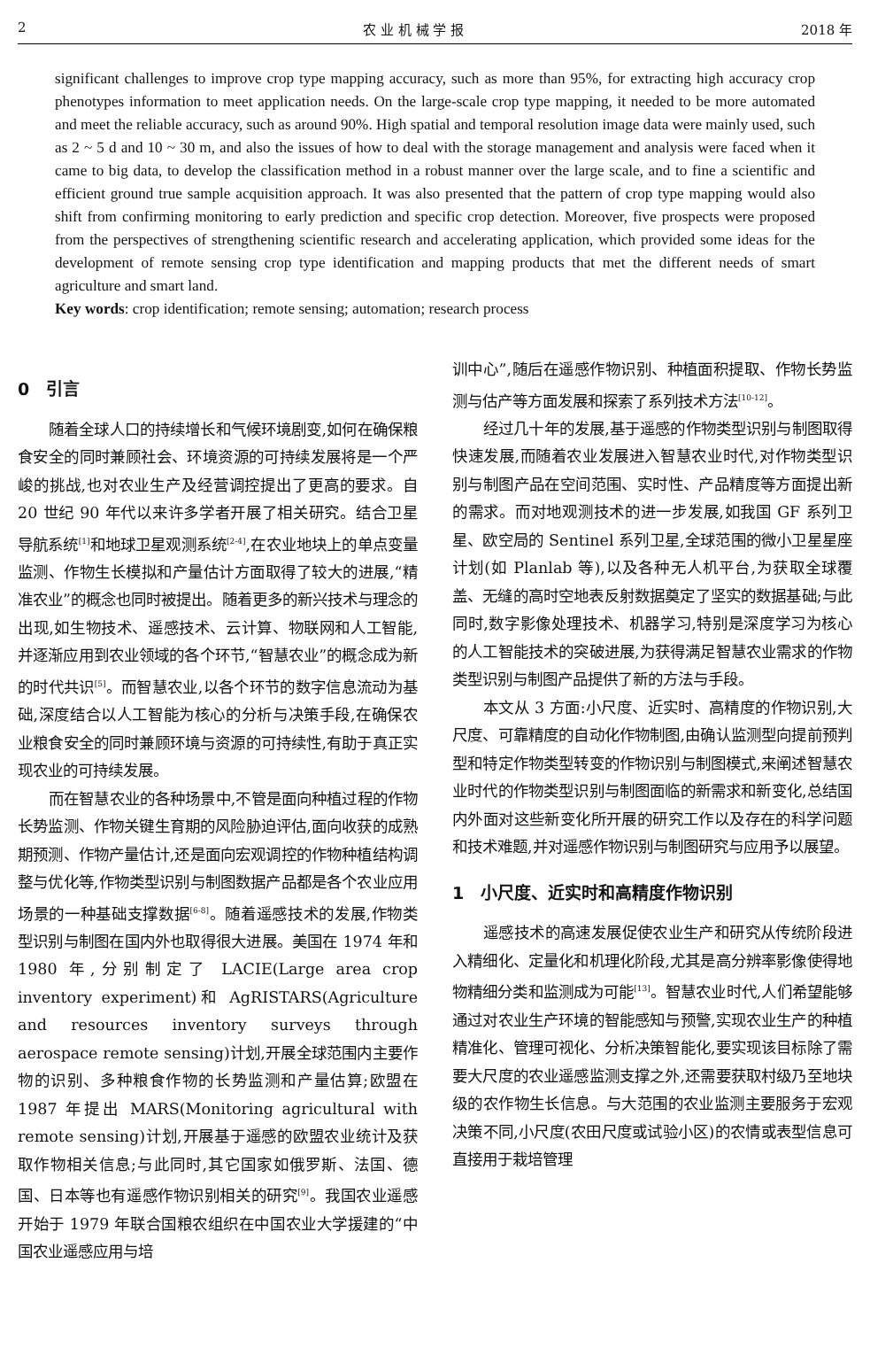2 农 业 机 械 学 报 2018 年
significant challenges to improve crop type mapping accuracy, such as more than 95%, for extracting high accuracy crop phenotypes information to meet application needs. On the large-scale crop type mapping, it needed to be more automated and meet the reliable accuracy, such as around 90%. High spatial and temporal resolution image data were mainly used, such as 2 ~ 5 d and 10 ~ 30 m, and also the issues of how to deal with the storage management and analysis were faced when it came to big data, to develop the classification method in a robust manner over the large scale, and to fine a scientific and efficient ground true sample acquisition approach. It was also presented that the pattern of crop type mapping would also shift from confirming monitoring to early prediction and specific crop detection. Moreover, five prospects were proposed from the perspectives of strengthening scientific research and accelerating application, which provided some ideas for the development of remote sensing crop type identification and mapping products that met the different needs of smart agriculture and smart land.
Key words: crop identification; remote sensing; automation; research process
0　引言
随着全球人口的持续增长和气候环境剧变,如何在确保粮食安全的同时兼顾社会、环境资源的可持续发展将是一个严峻的挑战,也对农业生产及经营调控提出了更高的要求。自 20 世纪 90 年代以来许多学者开展了相关研究。结合卫星导航系统<sup>[1]</sup>和地球卫星观测系统<sup>[2-4]</sup>,在农业地块上的单点变量监测、作物生长模拟和产量估计方面取得了较大的进展,“精准农业”的概念也同时被提出。随着更多的新兴技术与理念的出现,如生物技术、遥感技术、云计算、物联网和人工智能,并逐渐应用到农业领域的各个环节,“智慧农业”的概念成为新的时代共识<sup>[5]</sup>。而智慧农业,以各个环节的数字信息流动为基础,深度结合以人工智能为核心的分析与决策手段,在确保农业粮食安全的同时兼顾环境与资源的可持续性,有助于真正实现农业的可持续发展。
而在智慧农业的各种场景中,不管是面向种植过程的作物长势监测、作物关键生育期的风险胁迫评估,面向收获的成熟期预测、作物产量估计,还是面向宏观调控的作物种植结构调整与优化等,作物类型识别与制图数据产品都是各个农业应用场景的一种基础支撑数据<sup>[6-8]</sup>。随着遥感技术的发展,作物类型识别与制图在国内外也取得很大进展。美国在 1974 年和 1980 年,分别制定了 LACIE(Large area crop inventory experiment)和 AgRISTARS(Agriculture and resources inventory surveys through aerospace remote sensing)计划,开展全球范围内主要作物的识别、多种粮食作物的长势监测和产量估算;欧盟在 1987 年提出 MARS(Monitoring agricultural with remote sensing)计划,开展基于遥感的欧盟农业统计及获取作物相关信息;与此同时,其它国家如俄罗斯、法国、德国、日本等也有遥感作物识别相关的研究<sup>[9]</sup>。我国农业遥感开始于 1979 年联合国粮农组织在中国农业大学援建的“中国农业遥感应用与培
训中心”,随后在遥感作物识别、种植面积提取、作物长势监测与估产等方面发展和探索了系列技术方法<sup>[10-12]</sup>。
经过几十年的发展,基于遥感的作物类型识别与制图取得快速发展,而随着农业发展进入智慧农业时代,对作物类型识别与制图产品在空间范围、实时性、产品精度等方面提出新的需求。而对地观测技术的进一步发展,如我国 GF 系列卫星、欧空局的 Sentinel 系列卫星,全球范围的微小卫星星座计划(如 Planlab 等),以及各种无人机平台,为获取全球覆盖、无缝的高时空地表反射数据奠定了坚实的数据基础;与此同时,数字影像处理技术、机器学习,特别是深度学习为核心的人工智能技术的突破进展,为获得满足智慧农业需求的作物类型识别与制图产品提供了新的方法与手段。
本文从 3 方面:小尺度、近实时、高精度的作物识别,大尺度、可靠精度的自动化作物制图,由确认监测型向提前预判型和特定作物类型转变的作物识别与制图模式,来阐述智慧农业时代的作物类型识别与制图面临的新需求和新变化,总结国内外面对这些新变化所开展的研究工作以及存在的科学问题和技术难题,并对遥感作物识别与制图研究与应用予以展望。
1　小尺度、近实时和高精度作物识别
遥感技术的高速发展促使农业生产和研究从传统阶段进入精细化、定量化和机理化阶段,尤其是高分辨率影像使得地物精细分类和监测成为可能<sup>[13]</sup>。智慧农业时代,人们希望能够通过对农业生产环境的智能感知与预警,实现农业生产的种植精准化、管理可视化、分析决策智能化,要实现该目标除了需要大尺度的农业遥感监测支撑之外,还需要获取村级乃至地块级的农作物生长信息。与大范围的农业监测主要服务于宏观决策不同,小尺度(农田尺度或试验小区)的农情或表型信息可直接用于栽培管理